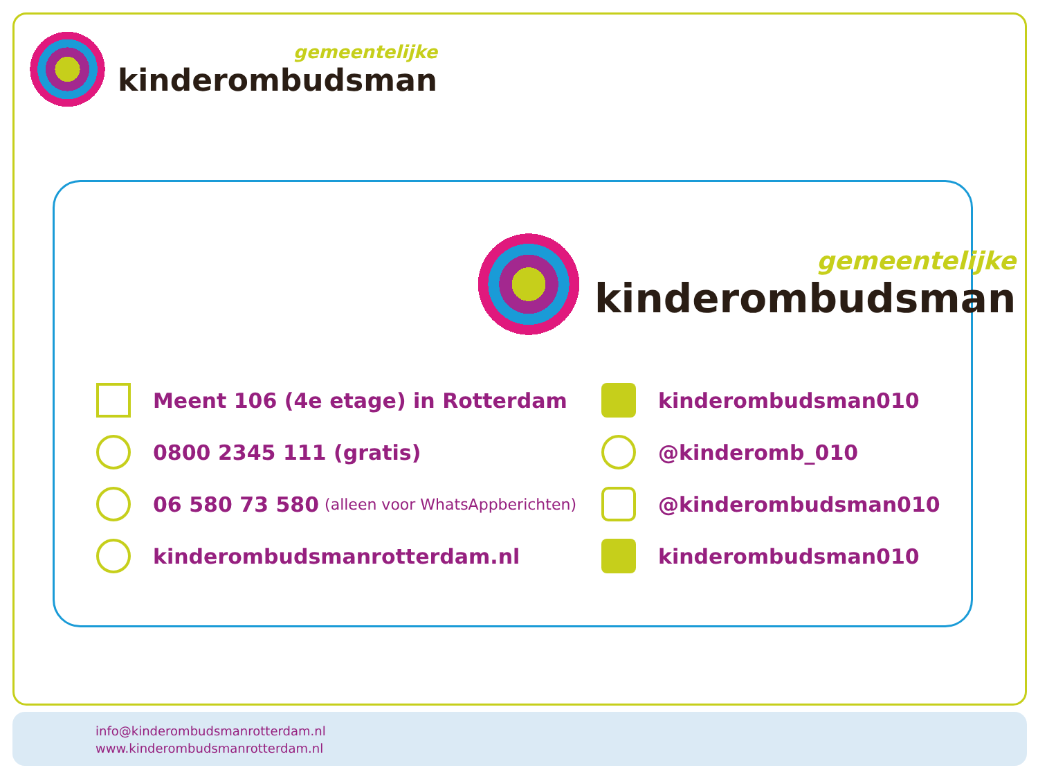gemeentelijke
kinderombudsman
gemeentelijke
kinderombudsman
Meent 106 (4e etage) in Rotterdam
kinderombudsman010
0800 2345 111 (gratis)
@kinderomb_010
06 580 73 580 (alleen voor WhatsAppberichten)
@kinderombudsman010
kinderombudsmanrotterdam.nl
kinderombudsman010
info@kinderombudsmanrotterdam.nl
www.kinderombudsmanrotterdam.nl